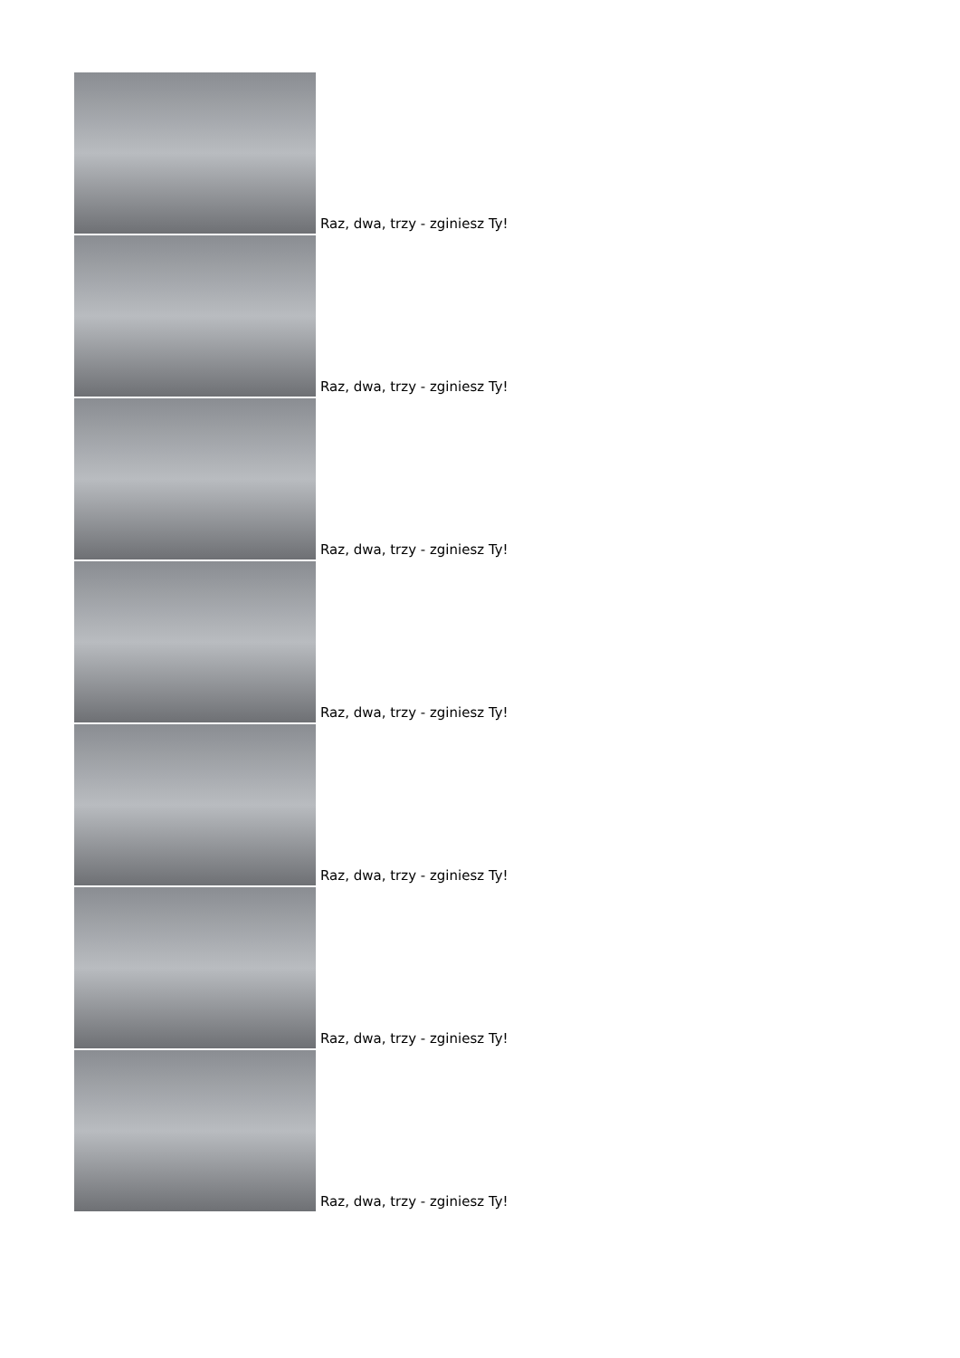Raz, dwa, trzy - zginiesz Ty!
Raz, dwa, trzy - zginiesz Ty!
Raz, dwa, trzy - zginiesz Ty!
Raz, dwa, trzy - zginiesz Ty!
Raz, dwa, trzy - zginiesz Ty!
Raz, dwa, trzy - zginiesz Ty!
Raz, dwa, trzy - zginiesz Ty!